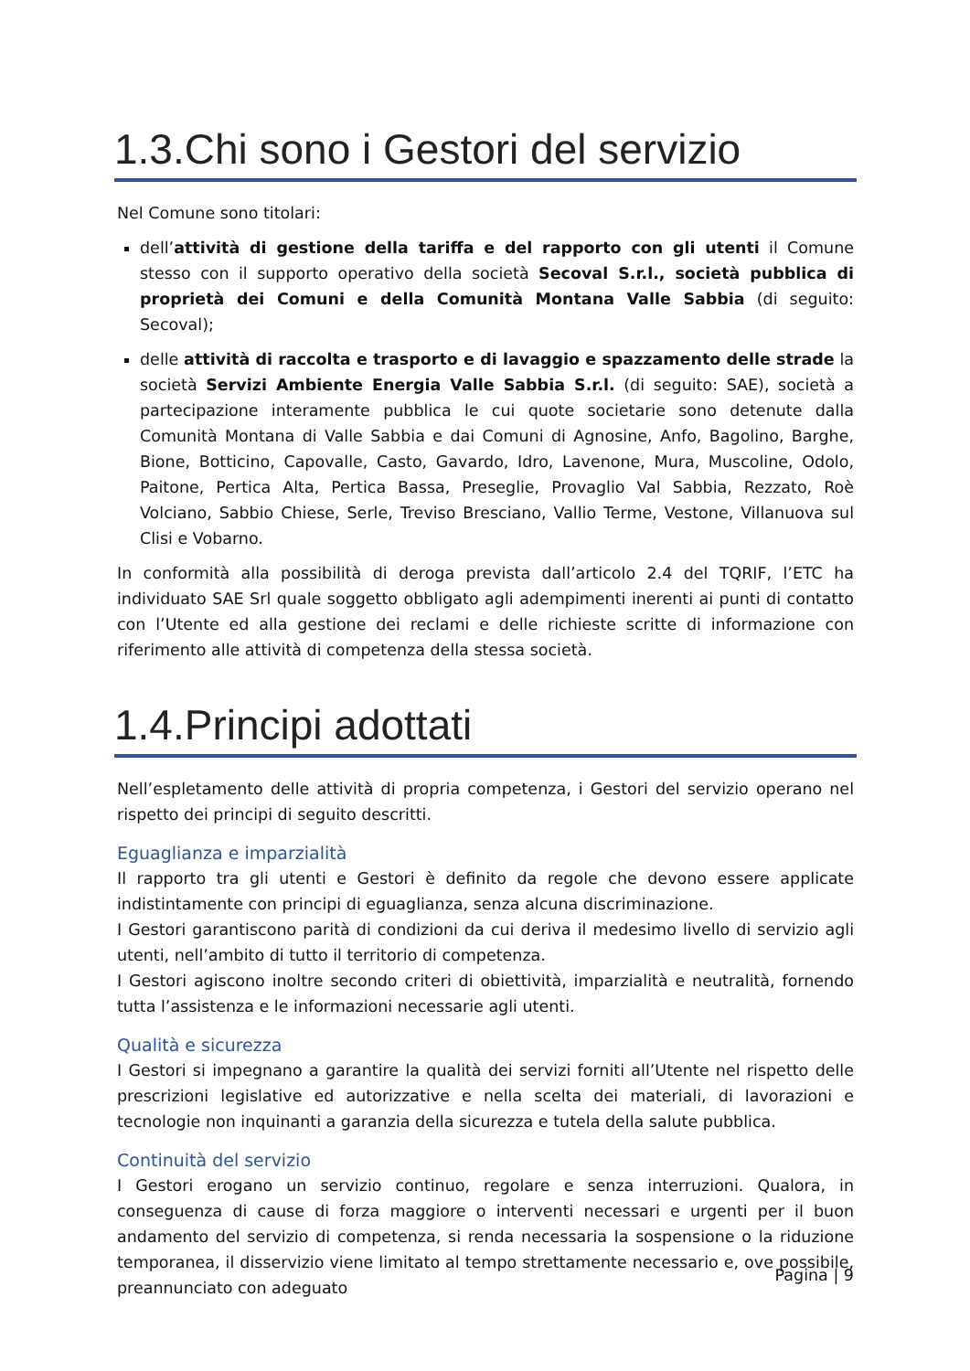1.3.Chi sono i Gestori del servizio
Nel Comune sono titolari:
dell’attività di gestione della tariffa e del rapporto con gli utenti il Comune stesso con il supporto operativo della società Secoval S.r.l., società pubblica di proprietà dei Comuni e della Comunità Montana Valle Sabbia (di seguito: Secoval);
delle attività di raccolta e trasporto e di lavaggio e spazzamento delle strade la società Servizi Ambiente Energia Valle Sabbia S.r.l. (di seguito: SAE), società a partecipazione interamente pubblica le cui quote societarie sono detenute dalla Comunità Montana di Valle Sabbia e dai Comuni di Agnosine, Anfo, Bagolino, Barghe, Bione, Botticino, Capovalle, Casto, Gavardo, Idro, Lavenone, Mura, Muscoline, Odolo, Paitone, Pertica Alta, Pertica Bassa, Preseglie, Provaglio Val Sabbia, Rezzato, Roè Volciano, Sabbio Chiese, Serle, Treviso Bresciano, Vallio Terme, Vestone, Villanuova sul Clisi e Vobarno.
In conformità alla possibilità di deroga prevista dall’articolo 2.4 del TQRIF, l’ETC ha individuato SAE Srl quale soggetto obbligato agli adempimenti inerenti ai punti di contatto con l’Utente ed alla gestione dei reclami e delle richieste scritte di informazione con riferimento alle attività di competenza della stessa società.
1.4.Principi adottati
Nell’espletamento delle attività di propria competenza, i Gestori del servizio operano nel rispetto dei principi di seguito descritti.
Eguaglianza e imparzialità
Il rapporto tra gli utenti e Gestori è definito da regole che devono essere applicate indistintamente con principi di eguaglianza, senza alcuna discriminazione.
I Gestori garantiscono parità di condizioni da cui deriva il medesimo livello di servizio agli utenti, nell’ambito di tutto il territorio di competenza.
I Gestori agiscono inoltre secondo criteri di obiettività, imparzialità e neutralità, fornendo tutta l’assistenza e le informazioni necessarie agli utenti.
Qualità e sicurezza
I Gestori si impegnano a garantire la qualità dei servizi forniti all’Utente nel rispetto delle prescrizioni legislative ed autorizzative e nella scelta dei materiali, di lavorazioni e tecnologie non inquinanti a garanzia della sicurezza e tutela della salute pubblica.
Continuità del servizio
I Gestori erogano un servizio continuo, regolare e senza interruzioni. Qualora, in conseguenza di cause di forza maggiore o interventi necessari e urgenti per il buon andamento del servizio di competenza, si renda necessaria la sospensione o la riduzione temporanea, il disservizio viene limitato al tempo strettamente necessario e, ove possibile, preannunciato con adeguato
Pagina | 9